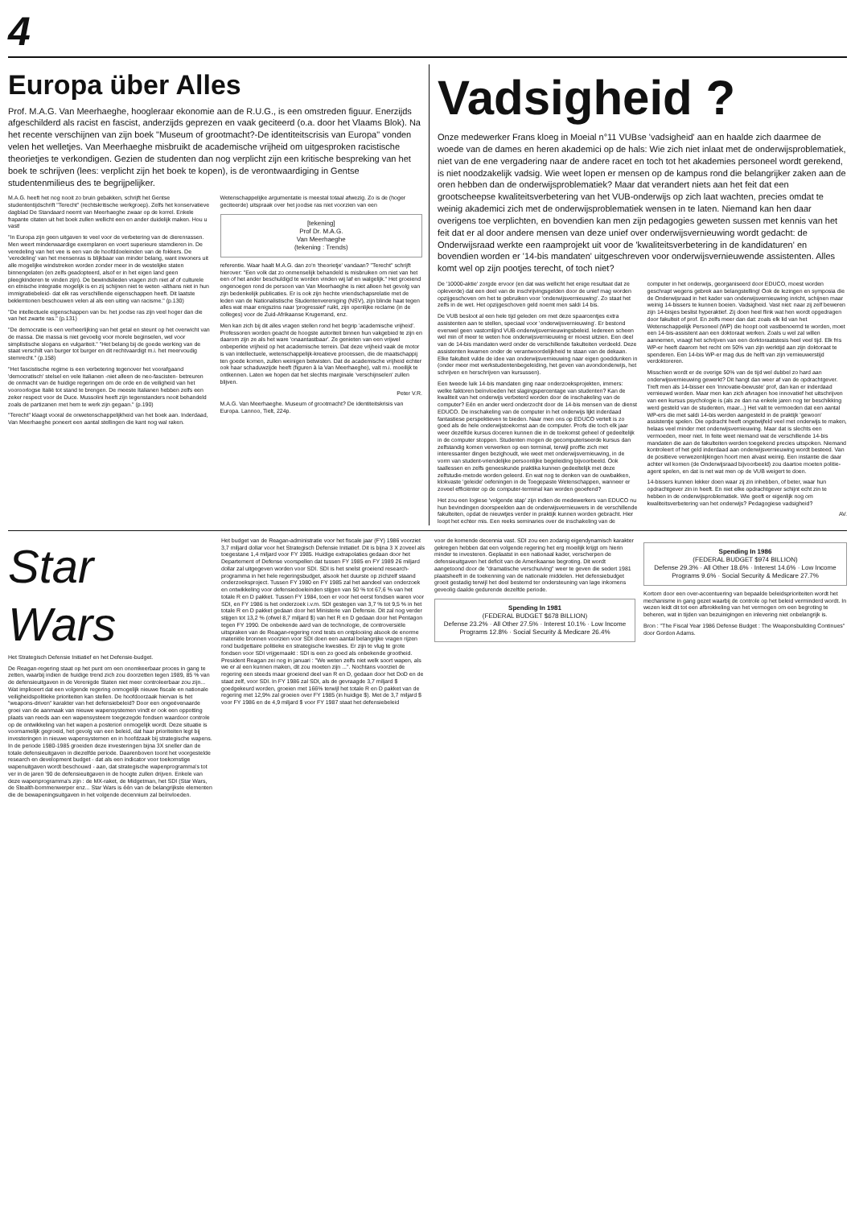4
Europa über Alles
Prof. M.A.G. Van Meerhaeghe, hoogleraar ekonomie aan de R.U.G., is een omstreden figuur. Enerzijds afgeschilderd als racist en fascist, anderzijds geprezen en vaak geciteerd (o.a. door het Vlaams Blok). Na het recente verschijnen van zijn boek "Museum of grootmacht?-De identiteitscrisis van Europa" vonden velen het welletjes. Van Meerhaeghe misbruikt de academische vrijheid om uitgesproken racistische theorietjes te verkondigen. Gezien de studenten dan nog verplicht zijn een kritische bespreking van het boek te schrijven (lees: verplicht zijn het boek te kopen), is de verontwaardiging in Gentse studentenmilieus des te begrijpelijker.
M.A.G. heeft het nog nooit zo bruin gebakken, schrijft het Gentse studententijdschrift "Terecht" (rechtskritische werkgroep). Zelfs het konservatieve dagblad De Standaard neemt van Meerhaeghe zwaar op de korrel. Enkele frapante citaten uit het boek zullen wellicht een en ander duidelijk maken. Hou u vast!
"In Europa zijn geen uitgaven te veel voor de verbetering van de dierenrassen. Men weert minderwaardige exemplaren en voert superieure stamdieren in. De veredeling van het vee is een van de hoofddoeleinden van de fokkers. De 'veredeling' van het mensenras is blijkbaar van minder belang, want inwoners uit alle mogelijke windstreken worden zonder meer in de westelijke staten binnengelaten (en zelfs geadopteerd, alsof er in het eigen land geen pleegkinderen te vinden zijn). De bewindslieden vragen zich niet af of culturele en etnische integratie mogelijk is en zij schijnen niet te weten -althans niet in hun immigratiebeleid- dat elk ras verschillende eigenschappen heeft. Dit laatste beklemtonen beschouwen velen al als een uiting van racisme." (p.130)
"De intellectuele eigenschappen van bv. het joodse ras zijn veel hoger dan die van het zwarte ras." (p.131)
"De democratie is een verheerlijking van het getal en steunt op het overwicht van de massa. Die massa is niet gevoelig voor morele beginselen, wel voor simplistische slogans en vulgariteit." "Het belang bij de goede werking van de staat verschilt van burger tot burger en dit rechtvaardigt m.i. het meervoudig stemrecht." (p.158)
"Het fascistische regime is een verbetering tegenover het voorafgaand 'democratisch' stelsel en vele Italianen -niet alleen de neo-fascisten- betreuren de onmacht van de huidige regeringen om de orde en de veiligheid van het vooroorlogse Italië tot stand te brengen. De meeste Italianen hebben zelfs een zeker respect voor de Duce. Mussolini heeft zijn tegenstanders nooit behandeld zoals de partizanen met hem te werk zijn gegaan." (p.190)
"Terecht" klaagt vooral de onwetenschappelijkheid van het boek aan. Inderdaad, Van Meerhaeghe poneert een aantal stellingen die kant nog wal raken. Wetenschappelijke argumentatie is meestal totaal afwezig. Zo is de (hoger geciteerde) uitspraak over het joodse ras niet voorzien van een
[tekening]
Prof Dr. M.A.G.
Van Meerhaeghe
(tekening : Trends)
referentie. Waar haalt M.A.G. dan zo'n 'theorietje' vandaan? "Terecht" schrijft hierover: "Een volk dat zo onmenselijk behandeld is misbruiken om niet van het een of het ander beschuldigd te worden vinden wij laf en walgelijk." Het groeiend ongenoegen rond de persoon van Van Meerhaeghe is niet alleen het gevolg van zijn bedenkelijk publicaties. Er is ook zijn hechte vriendschapsrelatie met de leden van de Nationalistische Studentenvereniging (NSV), zijn blinde haat tegen alles wat maar enigszins naar 'progressief' ruikt, zijn openlijke reclame (in de colleges) voor de Zuid-Afrikaanse Krugerrand, enz.
Men kan zich bij dit alles vragen stellen rond het begrip 'academische vrijheid'. Professoren worden geacht de hoogste autoriteit binnen hun vakgebied te zijn en daarom zijn ze als het ware 'onaantastbaar'. Ze genieten van een vrijwel onbeperkte vrijheid op het academische terrein. Dat deze vrijheid vaak de motor is van intellectuele, wetenschappelijk-kreatieve processen, die de maatschappij ten goede komen, zullen weinigen betwisten. Dat de academische vrijheid echter ook haar schaduwzijde heeft (figuren à la Van Meerhaeghe), valt m.i. moeilijk te ontkennen. Laten we hopen dat het slechts marginale 'verschijnselen' zullen blijven.
Peter V.R.
M.A.G. Van Meerhaeghe. Museum of grootmacht? De identiteitskrisis van Europa. Lannoo, Tielt, 224p.
Vadsigheid ?
Onze medewerker Frans kloeg in Moeial n°11 VUBse 'vadsigheid' aan en haalde zich daarmee de woede van de dames en heren akademici op de hals: Wie zich niet inlaat met de onderwijsproblematiek, niet van de ene vergadering naar de andere racet en toch tot het akademies personeel wordt gerekend, is niet noodzakelijk vadsig. Wie weet lopen er mensen op de kampus rond die belangrijker zaken aan de oren hebben dan de onderwijsproblematiek? Maar dat verandert niets aan het feit dat een grootscheepse kwaliteitsverbetering van het VUB-onderwijs op zich laat wachten, precies omdat te weinig akademici zich met de onderwijsproblematiek wensen in te laten. Niemand kan hen daar overigens toe verplichten, en bovendien kan men zijn pedagogies geweten sussen met kennis van het feit dat er al door andere mensen van deze unief over onderwijsvernieuwing wordt gedacht: de Onderwijsraad werkte een raamprojekt uit voor de 'kwaliteitsverbetering in de kandidaturen' en bovendien worden er '14-bis mandaten' uitgeschreven voor onderwijsvernieuwende assistenten. Alles komt wel op zijn pootjes terecht, of toch niet?
De '10000-aktie' zorgde ervoor (en dat was wellicht het enige resultaat dat ze opleverde) dat een deel van de inschrijvingsgelden door de unief mag worden opzijgeschoven om het te gebruiken voor 'onderwijsvernieuwing'. Zo staat het zelfs in de wet. Het opzijgeschoven geld noemt men saldi 14 bis.
De VUB besloot al een hele tijd geleden om met deze spaarcentjes extra assistenten aan te stellen, speciaal voor 'onderwijsvernieuwing'. Er bestond evenwel geen vastomlijnd VUB-onderwijsvernieuwingsbeleid. Iedereen scheen wel min of meer te weten hoe onderwijsvernieuwing er moest uitzien. Een deel van de 14-bis mandaten werd onder de verschillende fakulteiten verdeeld. Deze assistenten kwamen onder de verantwoordelijkheid te staan van de dekaan. Elke fakulteit vulde de idee van onderwijsvernieuwing naar eigen goeddunken in (onder meer met werkstudentenbegeleiding, het geven van avondonderwijs, het schrijven en herschrijven van kursussen).
Een tweede luik 14-bis mandaten ging naar onderzoeksprojekten, immers: welke faktoren beïnvloeden het slagingspercentage van studenten? Kan de kwaliteit van het onderwijs verbeterd worden door de inschakeling van de computer? Eén en ander werd onderzocht door de 14-bis mensen van de dienst EDUCO. De inschakeling van de computer in het onderwijs lijkt inderdaad fantastiese perspektieven te bieden. Naar men ons op EDUCO vertelt is zo goed als de hele onderwijstoekomst aan de computer. Profs die toch elk jaar weer dezelfde kursus doceren kunnen die in de toekomst geheel of gedeeltelijk in de computer stoppen. Studenten mogen de gecomputeriseerde kursus dan zelfstandig komen verwerken op een terminal, terwijl proffie zich met interessanter dingen bezighoudt, wie weet met onderwijsvernieuwing, in de vorm van student-vriendelijke persoonlijke begeleiding bijvoorbeeld. Ook taallessen en zelfs geneeskunde praktika kunnen gedeeltelijk met deze zelfstudie-metode worden geleerd. En wat nog te denken van de ouwbakken, klokvaste 'geleide' oefeningen in de Toegepaste Wetenschappen, wanneer er zoveel efficiënter op de computer-terminal kan worden geoefend?
Het zou een logiese 'volgende stap' zijn indien de medewerkers van EDUCO nu hun bevindingen doorspeelden aan de onderwijsvernieuwers in de verschillende fakulteiten, opdat de nieuwtjes verder in praktijk kunnen worden gebracht. Hier loopt het echter mis. Een reeks seminaries over de inschakeling van de computer in het onderwijs, georganiseerd door EDUCO, moest worden geschrapt wegens gebrek aan belangstelling! Ook de lezingen en symposia die de Onderwijsraad in het kader van onderwijsvernieuwing inricht, schijnen maar weinig 14-bissers te kunnen boeien. Vadsigheid. Vast niet: naar zij zelf beweren zijn 14-bisjes beslist hyperaktief. Zij doen heel flink wat hen wordt opgedragen door fakulteit of prof. En zelfs meer dan dat: zoals elk lid van het Wetenschappelijk Personeel (WP) die hoopt ooit vastbenoemd te worden, moet een 14-bis-assistent aan een doktoraat werken. Zoals u wel zal willen aannemen, vraagt het schrijven van een dorktoraatstesis heel veel tijd. Elk fris WP-er heeft daarom het recht om 50% van zijn werktijd aan zijn doktoraat te spenderen. Een 14-bis WP-er mag dus de helft van zijn vernieuwerstijd verdoktoreren.
Misschien wordt er de overige 50% van de tijd wel dubbel zo hard aan onderwijsvernieuwing gewerkt? Dit hangt dan weer af van de opdrachtgever. Treft men als 14-bisser een 'innovatie-bewuste' prof, dan kan er inderdaad vernieuwd worden. Maar men kan zich afvragen hoe innovatief het uitschrijven van een kursus psychologie is (als ze dan na enkele jaren nog ter beschikking werd gesteld van de studenten, maar...) Het valt te vermoeden dat een aantal WP-ers die met saldi 14-bis werden aangesteld in de praktijk 'gewoon' assistentje spelen. Die opdracht heeft ongetwijfeld veel met onderwijs te maken, helaas veel minder met onderwijsvernieuwing. Maar dat is slechts een vermoeden, meer niet. In feite weet niemand wat de verschillende 14-bis mandaten die aan de fakulteiten werden toegekend precies uitspoken. Niemand kontroleert of het geld inderdaad aan onderwijsvernieuwing wordt besteed. Van de positieve verwezenlijkingen hoort men alvast weinig. Een instantie die daar achter wil komen (de Onderwijsraad bijvoorbeeld) zou daartoe moeten politie-agent spelen, en dat is net wat men op de VUB weigert te doen.
14-bissers kunnen lekker doen waar zij zin inhebben, of beter, waar hun opdrachtgever zin in heeft. En niet elke opdrachtgever schijnt echt zin te hebben in de onderwijsproblematiek. Wie geeft er eigenlijk nog om kwaliteitsverbetering van het onderwijs? Pedagogiese vadsigheid?
AV.
Star Wars
Het Strategisch Defensie Initiatief en het Defensie-budget.
De Reagan-regering staat op het punt om een onomkeerbaar proces in gang te zetten, waarbij indien de huidige trend zich zou doorzetten tegen 1989, 85 % van de defensieuitgaven in de Verenigde Staten niet meer controleerbaar zou zijn... Wat impliceert dat een volgende regering onmogelijk nieuwe fiscale en nationale veiligheidspolitieke prioriteiten kan stellen. De hoofdoorzaak hiervan is het "weapons-driven" karakter van het defensiebeleid? Door een ongeëvenaarde groei van de aanmaak van nieuwe wapensystemen vindt er ook een oppotting plaats van reeds aan een wapensysteem toegezegde fondsen waardoor controle op de ontwikkeling van het wapen a posteriori onmogelijk wordt. Deze situatie is voornamelijk gegroeid, het gevolg van een beleid, dat haar prioriteiten legt bij investeringen in nieuwe wapensystemen en in hoofdzaak bij strategische wapens. In de periode 1980-1985 groeiden deze investeringen bijna 3X sneller dan de totale defensieuitgaven in diezelfde periode. Daarenboven toont het voorgestelde research en development budget - dat als een indicator voor toekomstige wapenuitgaven wordt beschouwd - aan, dat strategische wapenprogramma's tot ver in de jaren '90 de defensieuitgaven in de hoogte zullen drijven. Enkele van deze wapenprogramma's zijn : de MX-raket, de Midgetman, het SDI (Star Wars, de Stealth-bommenwerper enz... Star Wars is één van de belangrijkste elementen die de bewapeningsuitgaven in het volgende decennium zal beïnvloeden.
Het budget van de Reagan-administratie voor het fiscale jaar (FY) 1986 voorziet 3,7 miljard dollar voor het Strategisch Defensie Initiatief. Dit is bijna 3 X zoveel als toegestane 1,4 miljard voor FY 1985. Huidige extrapolaties gedaan door het Departement of Defense voorspellen dat tussen FY 1985 en FY 1989 26 miljard dollar zal uitgegeven worden voor SDI. SDI is het snelst groeiend research-programma in het hele regeringsbudget, alsook het duurste op zichzelf staand onderzoeksproject. Tussen FY 1980 en FY 1985 zal het aandeel van onderzoek en ontwikkeling voor defensiedoeleinden stijgen van 50 % tot 67,6 % van het totale R en D pakket. Tussen FY 1984, toen er voor het eerst fondsen waren voor SDI, en FY 1986 is het onderzoek i.v.m. SDI gestegen van 3,7 % tot 9,5 % in het totale R en D pakket gedaan door het Ministerie van Defensie. Dit zal nog verder stijgen tot 13,2 % (ofwel 8,7 miljard $) van het R en D gedaan door het Pentagon tegen FY 1990. De onbekende aard van de technologie, de controversiële uitspraken van de Reagan-regering rond tests en ontplooiing alsook de enorme materiële bronnen voorzien voor SDI doen een aantal belangrijke vragen rijzen rond budgettaire politieke en strategische kwesties. Er zijn te vlug te grote fondsen voor SDI vrijgemaakt : SDI is een zo goed als onbekende grootheid. President Reagan zei nog in januari : "We weten zelfs niet welk soort wapen, als we er al een kunnen maken, dit zou moeten zijn ...". Nochtans voorziet de regering een steeds maar groeiend deel van R en D, gedaan door het DoD en de staat zelf, voor SDI. In FY 1986 zal SDI, als de gevraagde 3,7 miljard $ goedgekeurd worden, groeien met 166% terwijl het totale R en D pakket van de regering met 12,9% zal groeien over FY 1985 (in huidige $). Met de 3,7 miljard $ voor FY 1986 en de 4,9 miljard $ voor FY 1987 staat het defensiebeleid
voor de komende decennia vast. SDI zou een zodanig eigendynamisch karakter gekregen hebben dat een volgende regering het erg moeilijk krijgt om hierin minder te investeren. Geplaatst in een nationaal kader, verscherpen de defensieuitgaven het deficit van de Amerikaanse begroting. Dit wordt aangetoond door de "dramatische verschuiving" weer te geven die sedert 1981 plaatsheeft in de toekenning van de nationale middelen. Het defensiebudget groeit gestadig terwijl het deel bestemd ter ondersteuning van lage inkomens geveolig daalde gedurende dezelfde periode.
Spending In 1981
(FEDERAL BUDGET $678 BILLION)
Defense 23.2% · All Other 27.5% · Interest 10.1% · Low Income Programs 12.8% · Social Security & Medicare 26.4%
Spending In 1986
(FEDERAL BUDGET $974 BILLION)
Defense 29.3% · All Other 18.6% · Interest 14.6% · Low Income Programs 9.6% · Social Security & Medicare 27.7%
Kortom door een over-accentuering van bepaalde beleidsprioriteiten wordt het mechanisme in gang gezet waarbij de controle op het beleid verminderd wordt. In wezen leidt dit tot een afbrokkeling van het vermogen om een begroting te beheren, wat in tijden van bezuinigingen en inlevering niet onbelangrijk is.
Bron : "The Fiscal Year 1986 Defense Budget : The Weaponsbuilding Continues" door Gordon Adams.